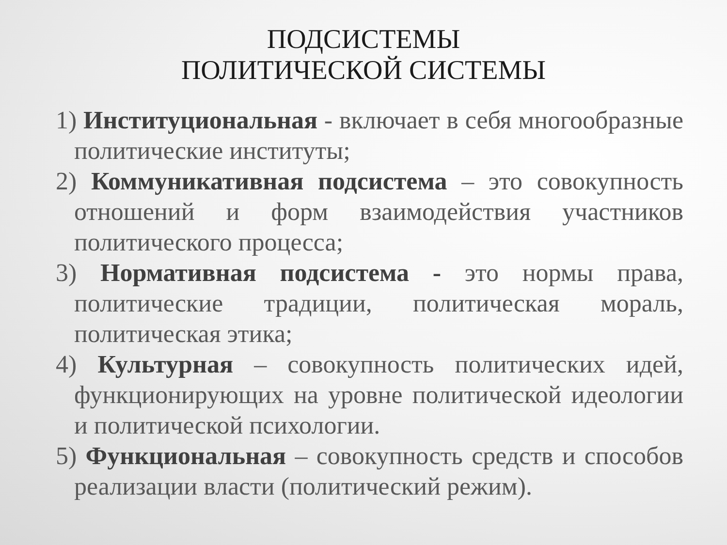ПОДСИСТЕМЫ
ПОЛИТИЧЕСКОЙ СИСТЕМЫ
1) Институциональная - включает в себя многообразные политические институты;
2) Коммуникативная подсистема – это совокупность отношений и форм взаимодействия участников политического процесса;
3) Нормативная подсистема - это нормы права, политические традиции, политическая мораль, политическая этика;
4) Культурная – совокупность политических идей, функционирующих на уровне политической идеологии и политической психологии.
5) Функциональная – совокупность средств и способов реализации власти (политический режим).